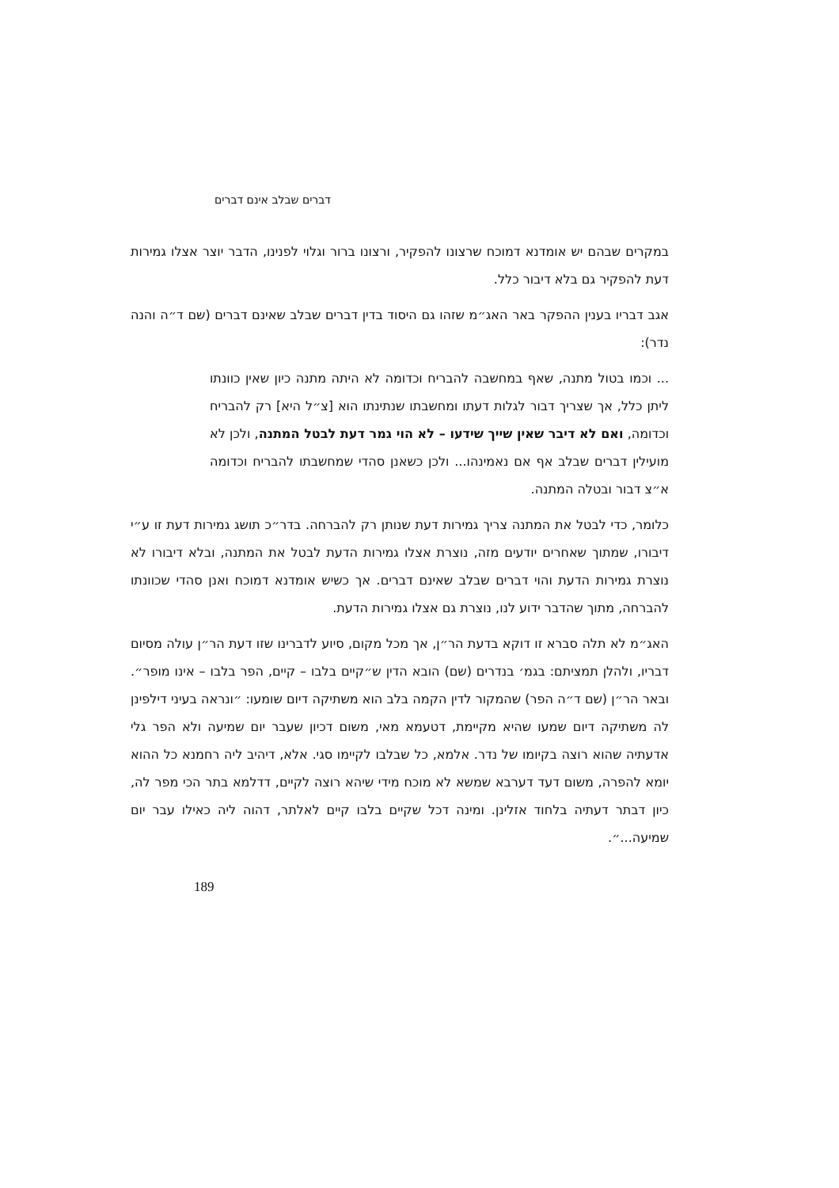דברים שבלב אינם דברים
במקרים שבהם יש אומדנא דמוכח שרצונו להפקיר, ורצונו ברור וגלוי לפנינו, הדבר יוצר אצלו גמירות דעת להפקיר גם בלא דיבור כלל.
אגב דבריו בענין ההפקר באר האג״מ שזהו גם היסוד בדין דברים שבלב שאינם דברים (שם ד״ה והנה נדר):
... וכמו בטול מתנה, שאף במחשבה להבריח וכדומה לא היתה מתנה כיון שאין כוונתו ליתן כלל, אך שצריך דבור לגלות דעתו ומחשבתו שנתינתו הוא [צ״ל היא] רק להבריח וכדומה, ואם לא דיבר שאין שייך שידעו – לא הוי גמר דעת לבטל המתנה, ולכן לא מועילין דברים שבלב אף אם נאמינהו... ולכן כשאנן סהדי שמחשבתו להבריח וכדומה א״צ דבור ובטלה המתנה.
כלומר, כדי לבטל את המתנה צריך גמירות דעת שנותן רק להברחה. בדר״כ תושג גמירות דעת זו ע״י דיבורו, שמתוך שאחרים יודעים מזה, נוצרת אצלו גמירות הדעת לבטל את המתנה, ובלא דיבורו לא נוצרת גמירות הדעת והוי דברים שבלב שאינם דברים. אך כשיש אומדנא דמוכח ואנן סהדי שכוונתו להברחה, מתוך שהדבר ידוע לנו, נוצרת גם אצלו גמירות הדעת.
האג״מ לא תלה סברא זו דוקא בדעת הר״ן, אך מכל מקום, סיוע לדברינו שזו דעת הר״ן עולה מסיום דבריו, ולהלן תמציתם: בגמ׳ בנדרים (שם) הובא הדין ש״קיים בלבו – קיים, הפר בלבו – אינו מופר״. ובאר הר״ן (שם ד״ה הפר) שהמקור לדין הקמה בלב הוא משתיקה דיום שומעו: ״ונראה בעיני דילפינן לה משתיקה דיום שמעו שהיא מקיימת, דטעמא מאי, משום דכיון שעבר יום שמיעה ולא הפר גלי אדעתיה שהוא רוצה בקיומו של נדר. אלמא, כל שבלבו לקיימו סגי. אלא, דיהיב ליה רחמנא כל ההוא יומא להפרה, משום דעד דערבא שמשא לא מוכח מידי שיהא רוצה לקיים, דדלמא בתר הכי מפר לה, כיון דבתר דעתיה בלחוד אזלינן. ומינה דכל שקיים בלבו קיים לאלתר, דהוה ליה כאילו עבר יום שמיעה...״.
189